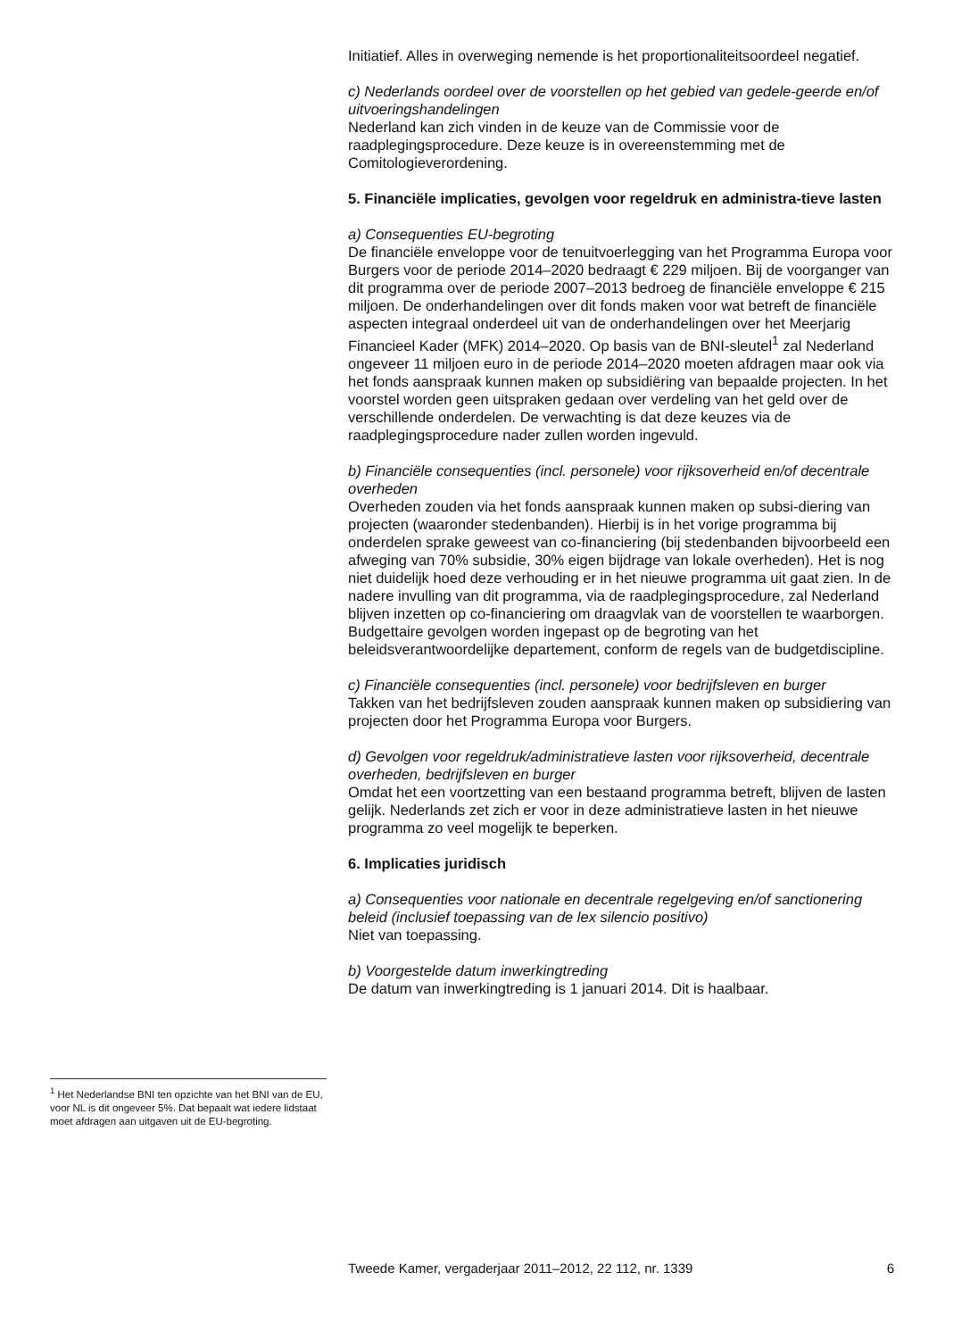Initiatief. Alles in overweging nemende is het proportionaliteitsoordeel negatief.
c) Nederlands oordeel over de voorstellen op het gebied van gedele-geerde en/of uitvoeringshandelingen
Nederland kan zich vinden in de keuze van de Commissie voor de raadplegingsprocedure. Deze keuze is in overeenstemming met de Comitologieverordening.
5. Financiële implicaties, gevolgen voor regeldruk en administra-tieve lasten
a) Consequenties EU-begroting
De financiële enveloppe voor de tenuitvoerlegging van het Programma Europa voor Burgers voor de periode 2014–2020 bedraagt € 229 miljoen. Bij de voorganger van dit programma over de periode 2007–2013 bedroeg de financiële enveloppe € 215 miljoen. De onderhandelingen over dit fonds maken voor wat betreft de financiële aspecten integraal onderdeel uit van de onderhandelingen over het Meerjarig Financieel Kader (MFK) 2014–2020. Op basis van de BNI-sleutel<sup>1</sup> zal Nederland ongeveer 11 miljoen euro in de periode 2014–2020 moeten afdragen maar ook via het fonds aanspraak kunnen maken op subsidiëring van bepaalde projecten. In het voorstel worden geen uitspraken gedaan over verdeling van het geld over de verschillende onderdelen. De verwachting is dat deze keuzes via de raadplegingsprocedure nader zullen worden ingevuld.
b) Financiële consequenties (incl. personele) voor rijksoverheid en/of decentrale overheden
Overheden zouden via het fonds aanspraak kunnen maken op subsi-diering van projecten (waaronder stedenbanden). Hierbij is in het vorige programma bij onderdelen sprake geweest van co-financiering (bij stedenbanden bijvoorbeeld een afweging van 70% subsidie, 30% eigen bijdrage van lokale overheden). Het is nog niet duidelijk hoed deze verhouding er in het nieuwe programma uit gaat zien. In de nadere invulling van dit programma, via de raadplegingsprocedure, zal Nederland blijven inzetten op co-financiering om draagvlak van de voorstellen te waarborgen. Budgettaire gevolgen worden ingepast op de begroting van het beleidsverantwoordelijke departement, conform de regels van de budgetdiscipline.
c) Financiële consequenties (incl. personele) voor bedrijfsleven en burger
Takken van het bedrijfsleven zouden aanspraak kunnen maken op subsidiering van projecten door het Programma Europa voor Burgers.
d) Gevolgen voor regeldruk/administratieve lasten voor rijksoverheid, decentrale overheden, bedrijfsleven en burger
Omdat het een voortzetting van een bestaand programma betreft, blijven de lasten gelijk. Nederlands zet zich er voor in deze administratieve lasten in het nieuwe programma zo veel mogelijk te beperken.
6. Implicaties juridisch
a) Consequenties voor nationale en decentrale regelgeving en/of sanctionering beleid (inclusief toepassing van de lex silencio positivo)
Niet van toepassing.
b) Voorgestelde datum inwerkingtreding
De datum van inwerkingtreding is 1 januari 2014. Dit is haalbaar.
<sup>1</sup> Het Nederlandse BNI ten opzichte van het BNI van de EU, voor NL is dit ongeveer 5%. Dat bepaalt wat iedere lidstaat moet afdragen aan uitgaven uit de EU-begroting.
Tweede Kamer, vergaderjaar 2011–2012, 22 112, nr. 1339 6